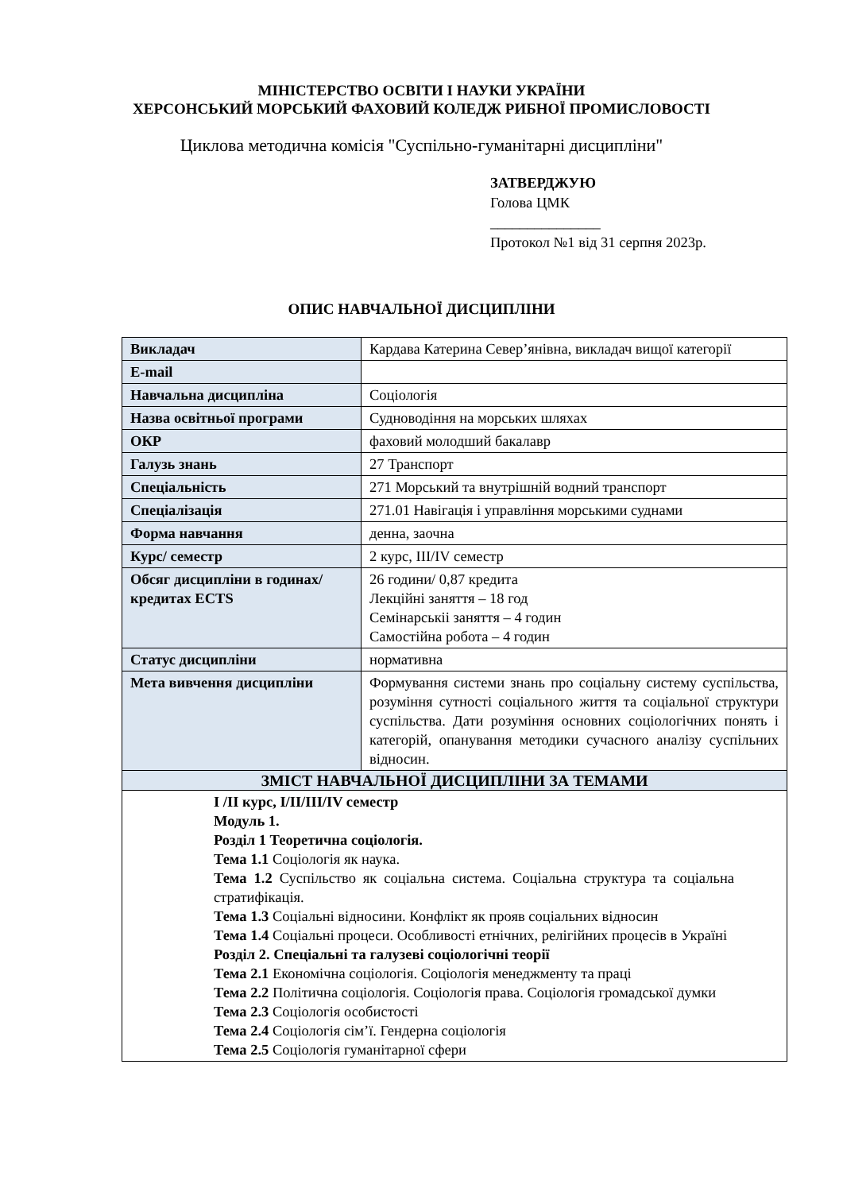МІНІСТЕРСТВО ОСВІТИ І НАУКИ УКРАЇНИ
ХЕРСОНСЬКИЙ МОРСЬКИЙ ФАХОВИЙ КОЛЕДЖ РИБНОЇ ПРОМИСЛОВОСТІ
Циклова методична комісія "Суспільно-гуманітарні дисципліни"
ЗАТВЕРДЖУЮ
Голова ЦМК
_______________
Протокол №1 від 31 серпня 2023р.
ОПИС НАВЧАЛЬНОЇ ДИСЦИПЛІНИ
| Викладач | Кардава Катерина Север’янівна, викладач вищої категорії |
| E-mail | |
| Навчальна дисципліна | Соціологія |
| Назва освітньої програми | Судноводіння на морських шляхах |
| ОКР | фаховий молодший бакалавр |
| Галузь знань | 27 Транспорт |
| Спеціальність | 271 Морський та внутрішній водний транспорт |
| Спеціалізація | 271.01 Навігація і управління морськими суднами |
| Форма навчання | денна, заочна |
| Курс/ семестр | 2 курс, III/IV семестр |
| Обсяг дисципліни в годинах/ кредитах ECTS | 26 години/ 0,87 кредита Лекційні заняття – 18 год Семінарськіі заняття – 4 годин Самостійна робота – 4 годин |
| Статус дисципліни | нормативна |
| Мета вивчення дисципліни | Формування системи знань про соціальну систему суспільства, розуміння сутності соціального життя та соціальної структури суспільства. Дати розуміння основних соціологічних понять і категорій, опанування методики сучасного аналізу суспільних відносин. |
| ЗМІСТ НАВЧАЛЬНОЇ ДИСЦИПЛІНИ ЗА ТЕМАМИ | |
| І /ІІ курс, І/ІІ/ІІІ/IV семестр Модуль 1. Розділ 1 Теоретична соціологія. Тема 1.1 Соціологія як наука. Тема 1.2 Суспільство як соціальна система. Соціальна структура та соціальна стратифікація. Тема 1.3 Соціальні відносини. Конфлікт як прояв соціальних відносин Тема 1.4 Соціальні процеси. Особливості етнічних, релігійних процесів в Україні Розділ 2. Спеціальні та галузеві соціологічні теорії Тема 2.1 Економічна соціологія. Соціологія менеджменту та праці Тема 2.2 Політична соціологія. Соціологія права. Соціологія громадської думки Тема 2.3 Соціологія особистості Тема 2.4 Соціологія сім’ї. Гендерна соціологія Тема 2.5 Соціологія гуманітарної сфери | |